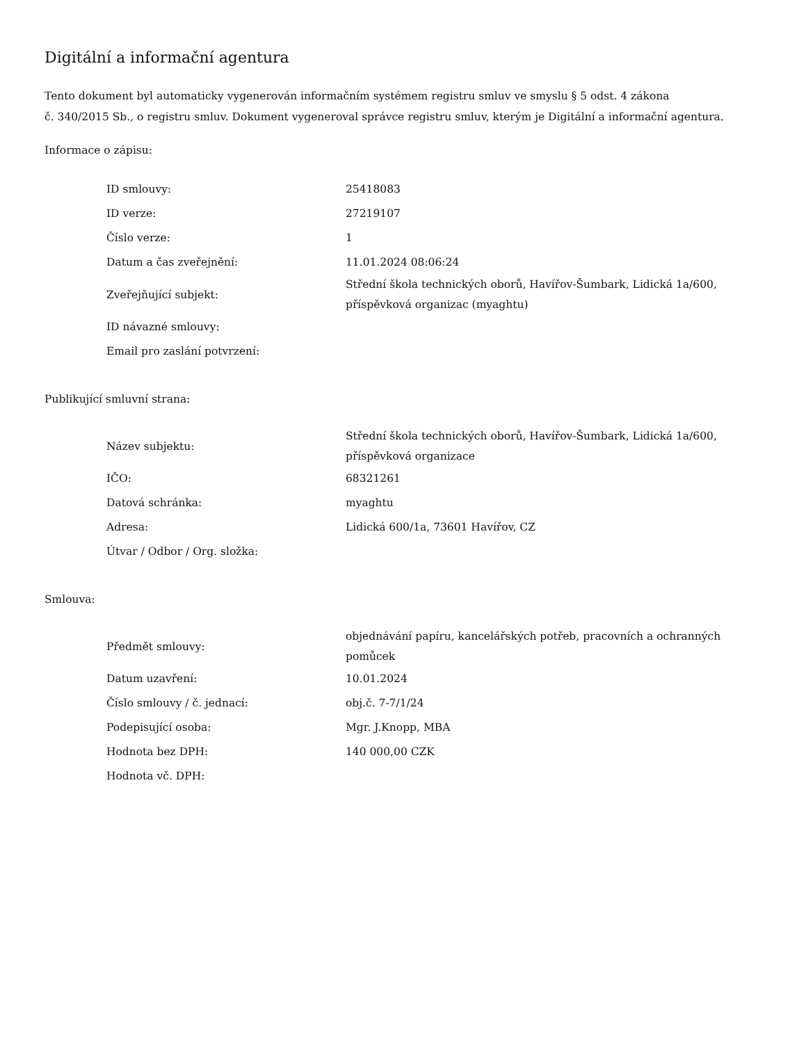Digitální a informační agentura
Tento dokument byl automaticky vygenerován informačním systémem registru smluv ve smyslu § 5 odst. 4 zákona
č. 340/2015 Sb., o registru smluv. Dokument vygeneroval správce registru smluv, kterým je Digitální a informační agentura.
Informace o zápisu:
| ID smlouvy: | 25418083 |
| ID verze: | 27219107 |
| Číslo verze: | 1 |
| Datum a čas zveřejnění: | 11.01.2024 08:06:24 |
| Zveřejňující subjekt: | Střední škola technických oborů, Havířov-Šumbark, Lidická 1a/600, příspěvková organizac (myaghtu) |
| ID návazné smlouvy: | |
| Email pro zaslání potvrzení: | |
Publikující smluvní strana:
| Název subjektu: | Střední škola technických oborů, Havířov-Šumbark, Lidická 1a/600, příspěvková organizace |
| IČO: | 68321261 |
| Datová schránka: | myaghtu |
| Adresa: | Lidická 600/1a, 73601 Havířov, CZ |
| Útvar / Odbor / Org. složka: | |
Smlouva:
| Předmět smlouvy: | objednávání papíru, kancelářských potřeb, pracovních a ochranných pomůcek |
| Datum uzavření: | 10.01.2024 |
| Číslo smlouvy / č. jednací: | obj.č. 7-7/1/24 |
| Podepisující osoba: | Mgr. J.Knopp, MBA |
| Hodnota bez DPH: | 140 000,00 CZK |
| Hodnota vč. DPH: | |